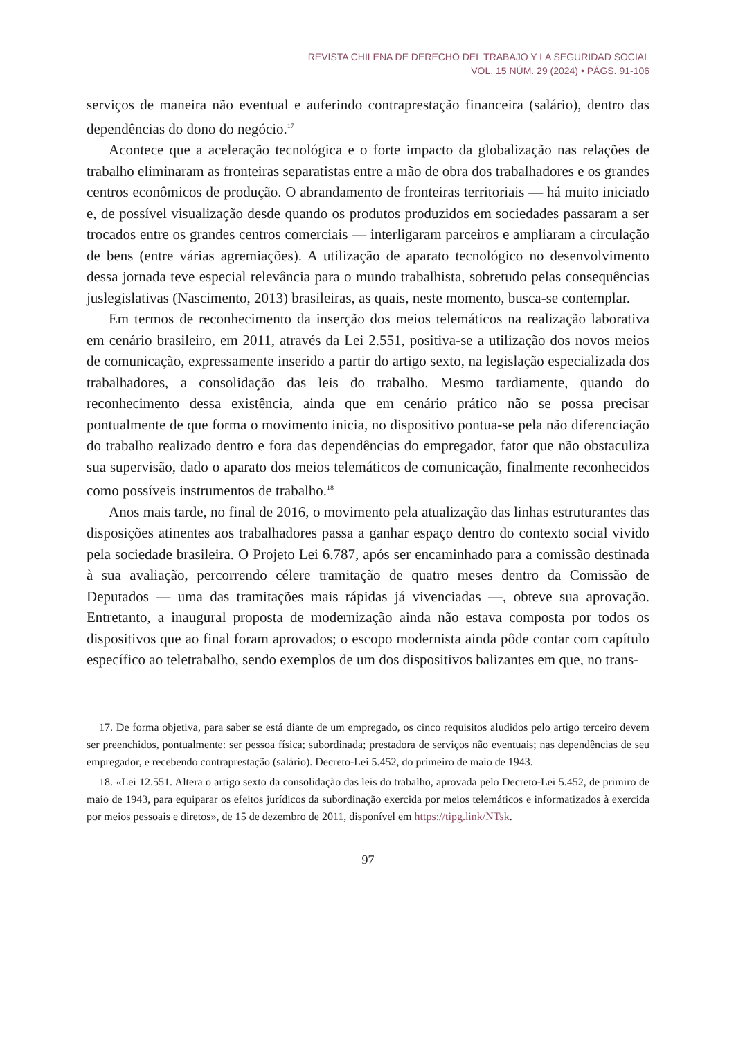REVISTA CHILENA DE DERECHO DEL TRABAJO Y LA SEGURIDAD SOCIAL
VOL. 15 NÚM. 29 (2024) • PÁGS. 91-106
serviços de maneira não eventual e auferindo contraprestação financeira (salário), dentro das dependências do dono do negócio.<sup>17</sup>
Acontece que a aceleração tecnológica e o forte impacto da globalização nas relações de trabalho eliminaram as fronteiras separatistas entre a mão de obra dos trabalhadores e os grandes centros econômicos de produção. O abrandamento de fronteiras territoriais — há muito iniciado e, de possível visualização desde quando os produtos produzidos em sociedades passaram a ser trocados entre os grandes centros comerciais — interligaram parceiros e ampliaram a circulação de bens (entre várias agremiações). A utilização de aparato tecnológico no desenvolvimento dessa jornada teve especial relevância para o mundo trabalhista, sobretudo pelas consequências juslegislativas (Nascimento, 2013) brasileiras, as quais, neste momento, busca-se contemplar.
Em termos de reconhecimento da inserção dos meios telemáticos na realização laborativa em cenário brasileiro, em 2011, através da Lei 2.551, positiva-se a utilização dos novos meios de comunicação, expressamente inserido a partir do artigo sexto, na legislação especializada dos trabalhadores, a consolidação das leis do trabalho. Mesmo tardiamente, quando do reconhecimento dessa existência, ainda que em cenário prático não se possa precisar pontualmente de que forma o movimento inicia, no dispositivo pontua-se pela não diferenciação do trabalho realizado dentro e fora das dependências do empregador, fator que não obstaculiza sua supervisão, dado o aparato dos meios telemáticos de comunicação, finalmente reconhecidos como possíveis instrumentos de trabalho.<sup>18</sup>
Anos mais tarde, no final de 2016, o movimento pela atualização das linhas estruturantes das disposições atinentes aos trabalhadores passa a ganhar espaço dentro do contexto social vivido pela sociedade brasileira. O Projeto Lei 6.787, após ser encaminhado para a comissão destinada à sua avaliação, percorrendo célere tramitação de quatro meses dentro da Comissão de Deputados — uma das tramitações mais rápidas já vivenciadas —, obteve sua aprovação. Entretanto, a inaugural proposta de modernização ainda não estava composta por todos os dispositivos que ao final foram aprovados; o escopo modernista ainda pôde contar com capítulo específico ao teletrabalho, sendo exemplos de um dos dispositivos balizantes em que, no trans-
17. De forma objetiva, para saber se está diante de um empregado, os cinco requisitos aludidos pelo artigo terceiro devem ser preenchidos, pontualmente: ser pessoa física; subordinada; prestadora de serviços não eventuais; nas dependências de seu empregador, e recebendo contraprestação (salário). Decreto-Lei 5.452, do primeiro de maio de 1943.
18. «Lei 12.551. Altera o artigo sexto da consolidação das leis do trabalho, aprovada pelo Decreto-Lei 5.452, de primiro de maio de 1943, para equiparar os efeitos jurídicos da subordinação exercida por meios telemáticos e informatizados à exercida por meios pessoais e diretos», de 15 de dezembro de 2011, disponível em https://tipg.link/NTsk.
97